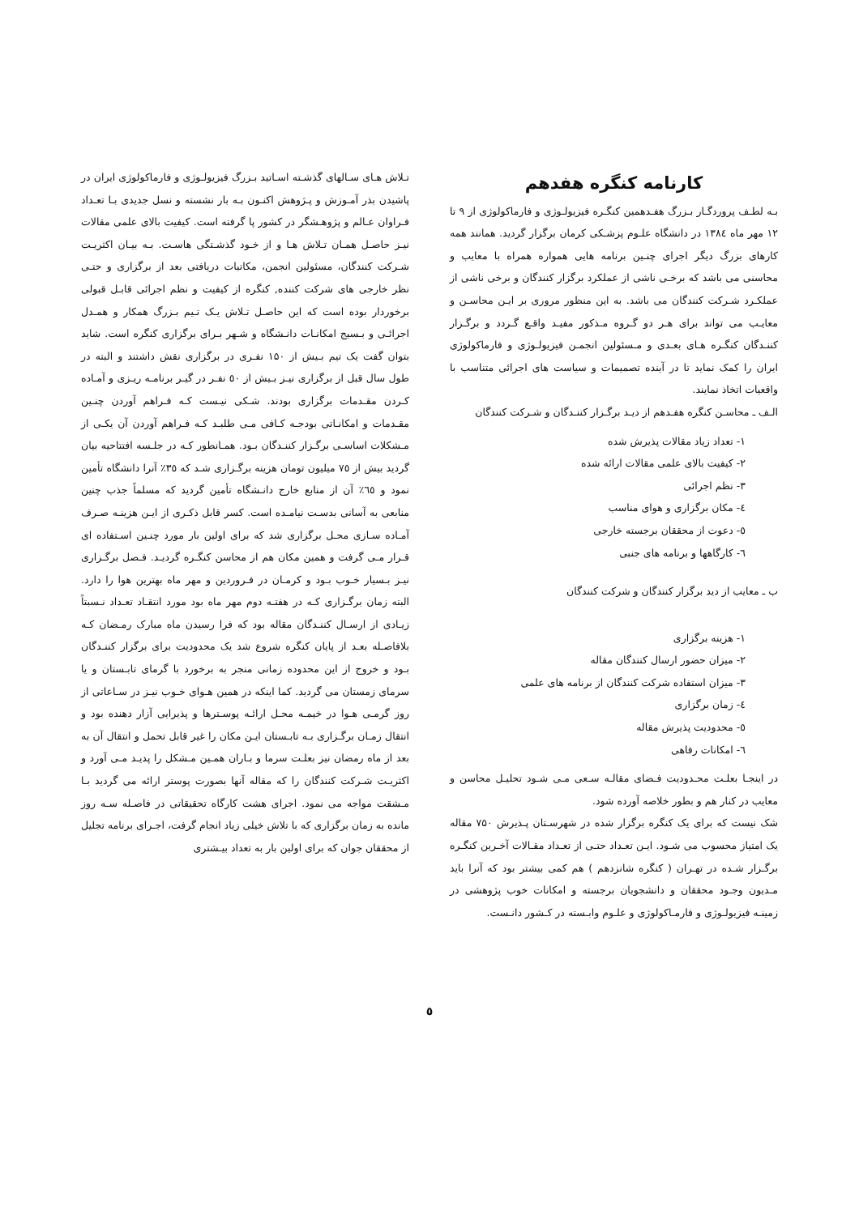کارنامه کنگره هفدهم
بـه لطـف پروردگـار بـزرگ هفـدهمین کنگـره فیزیولـوژی و فارماکولوژی از ۹ تا ۱۲ مهر ماه ۱۳۸٤ در دانشگاه علـوم پزشـکی کرمان برگزار گردید. همانند همه کارهای بزرگ دیگر اجرای چنـین برنامه هایی همواره همراه با معایب و محاسنی می باشد که برخـی ناشی از عملکرد برگزار کنندگان و برخی ناشی از عملکـرد شـرکت کنندگان می باشد. به این منظور مروری بر ایـن محاسـن و معایـب می تواند برای هـر دو گـروه مـذکور مفیـد واقـع گـردد و برگـزار کننـدگان کنگـره هـای بعـدی و مـسئولین انجمـن فیزیولـوژی و فارماکولوژی ایران را کمک نماید تا در آینده تصمیمات و سیاست های اجرائی متناسب با واقعیات اتخاذ نمایند.
الـف ـ محاسـن کنگره هفـدهم از دیـد برگـزار کننـدگان و شـرکت کنندگان
۱- تعداد زیاد مقالات پذیرش شده
۲- کیفیت بالای علمی مقالات ارائه شده
۳- نظم اجرائی
٤- مکان برگزاری و هوای مناسب
٥- دعوت از محققان برجسته خارجی
٦- کارگاهها و برنامه های جنبی
ب ـ معایب از دید برگزار کنندگان و شرکت کنندگان
۱- هزینه برگزاری
۲- میزان حضور ارسال کنندگان مقاله
۳- میزان استفاده شرکت کنندگان از برنامه های علمی
٤- زمان برگزاری
٥- محدودیت پذیرش مقاله
٦- امکانات رفاهی
در اینجـا بعلـت محـدودیت فـضای مقالـه سـعی مـی شـود تحلیـل محاسن و معایب در کنار هم و بطور خلاصه آورده شود.
شک نیست که برای یک کنگره برگزار شده در شهرسـتان پـذیرش ۷۵۰ مقاله یک امتیاز محسوب می شـود. ایـن تعـداد حتـی از تعـداد مقـالات آخـرین کنگـره برگـزار شـده در تهـران ( کنگره شانزدهم ) هم کمی بیشتر بود که آنرا باید مـدیون وجـود محققان و دانشجویان برجسته و امکانات خوب پژوهشی در زمینـه فیزیولـوژی و فارمـاکولوژی و علـوم وابـسته در کـشور دانـست.
تـلاش هـای سـالهای گذشـته اسـاتید بـزرگ فیزیولـوژی و فارماکولوژی ایران در پاشیدن بذر آمـوزش و پـژوهش اکنـون بـه بار نشسته و نسل جدیدی بـا تعـداد فـراوان عـالم و پژوهـشگر در کشور پا گرفته است. کیفیت بالای علمی مقالات نیـز حاصـل همـان تـلاش هـا و از خـود گذشـتگی هاسـت. بـه بیـان اکثریـت شـرکت کنندگان، مسئولین انجمن، مکاتبات دریافتی بعد از برگزاری و حتـی نظر خارجی های شرکت کننده, کنگره از کیفیت و نظم اجرائی قابـل قبولی برخوردار بوده است که این حاصـل تـلاش یـک تـیم بـزرگ همکار و همـدل اجرائـی و بـسیج امکانـات دانـشگاه و شـهر بـرای برگزاری کنگره است. شاید بتوان گفت یک تیم بـیش از ۱۵۰ نفـری در برگزاری نقش داشتند و البته در طول سال قبل از برگزاری نیـز بـیش از ٥۰ نفـر در گیـر برنامـه ریـزی و آمـاده کـردن مقـدمات برگزاری بودند. شـکی نیـست کـه فـراهم آوردن چنـین مقـدمات و امکانـاتی بودجـه کـافی مـی طلبـد کـه فـراهم آوردن آن یکـی از مـشکلات اساسـی برگـزار کننـدگان بـود. همـانطور کـه در جلـسه افتتاحیه بیان گردید بیش از ۷٥ میلیون تومان هزینه برگـزاری شـد که ۳٥٪ آنرا دانشگاه تأمین نمود و ٦٥٪ آن از منابع خارج دانـشگاه تأمین گردید که مسلماً جذب چنین منابعی به آسانی بدسـت نیامـده است. کسر قابل ذکـری از ایـن هزینـه صـرف آمـاده سـازی محـل برگزاری شد که برای اولین بار مورد چنـین اسـتفاده ای قـرار مـی گرفت و همین مکان هم از محاسن کنگـره گردیـد. فـصل برگـزاری نیـز بـسیار خـوب بـود و کرمـان در فـروردین و مهر ماه بهترین هوا را دارد. البته زمان برگـزاری کـه در هفتـه دوم مهر ماه بود مورد انتقـاد تعـداد نـسبتاً زیـادی از ارسـال کننـدگان مقاله بود که فرا رسیدن ماه مبارک رمـضان کـه بلافاصـله بعـد از پایان کنگره شروع شد یک محدودیت برای برگزار کننـدگان بـود و خروج از این محدوده زمانی منجر به برخورد با گرمای تابـستان و یا سرمای زمستان می گردید. کما اینکه در همین هـوای خـوب نیـز در سـاعاتی از روز گرمـی هـوا در خیمـه محـل ارائـه پوسـترها و پذیرایی آزار دهنده بود و انتقال زمـان برگـزاری بـه تابـستان ایـن مکان را غیر قابل تحمل و انتقال آن به بعد از ماه رمضان نیز بعلـت سرما و بـاران همـین مـشکل را پدیـد مـی آورد و اکثریـت شـرکت کنندگان را که مقاله آنها بصورت پوستر ارائه می گردید بـا مـشقت مواجه می نمود. اجرای هشت کارگاه تحقیقاتی در فاصـله سـه روز مانده به زمان برگزاری که با تلاش خیلی زیاد انجام گرفت، اجـرای برنامه تجلیل از محققان جوان که برای اولین بار به تعداد بیـشتری
٥